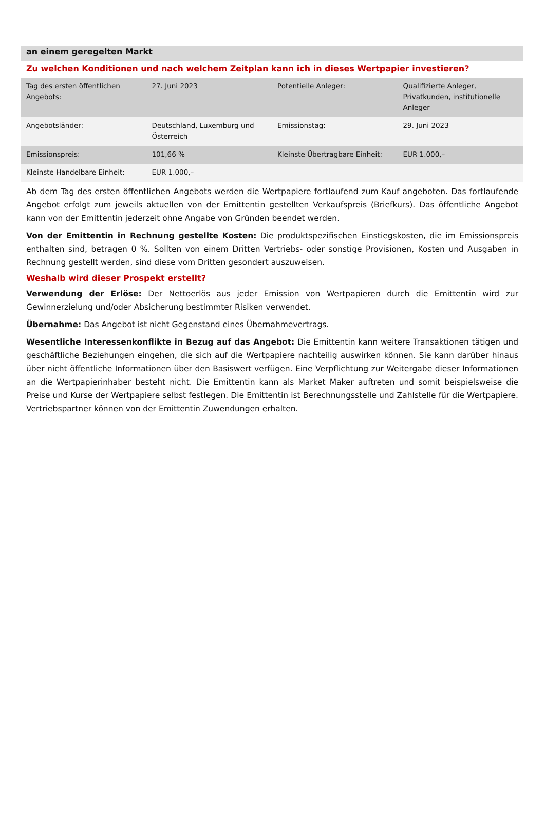an einem geregelten Markt
Zu welchen Konditionen und nach welchem Zeitplan kann ich in dieses Wertpapier investieren?
| Tag des ersten öffentlichen Angebots: | 27. Juni 2023 | Potentielle Anleger: | Qualifizierte Anleger, Privatkunden, institutionelle Anleger |
| Angebotsländer: | Deutschland, Luxemburg und Österreich | Emissionstag: | 29. Juni 2023 |
| Emissionspreis: | 101,66 % | Kleinste Übertragbare Einheit: | EUR 1.000,– |
| Kleinste Handelbare Einheit: | EUR 1.000,– | | |
Ab dem Tag des ersten öffentlichen Angebots werden die Wertpapiere fortlaufend zum Kauf angeboten. Das fortlaufende Angebot erfolgt zum jeweils aktuellen von der Emittentin gestellten Verkaufspreis (Briefkurs). Das öffentliche Angebot kann von der Emittentin jederzeit ohne Angabe von Gründen beendet werden.
Von der Emittentin in Rechnung gestellte Kosten: Die produktspezifischen Einstiegskosten, die im Emissionspreis enthalten sind, betragen 0 %. Sollten von einem Dritten Vertriebs- oder sonstige Provisionen, Kosten und Ausgaben in Rechnung gestellt werden, sind diese vom Dritten gesondert auszuweisen.
Weshalb wird dieser Prospekt erstellt?
Verwendung der Erlöse: Der Nettoerlös aus jeder Emission von Wertpapieren durch die Emittentin wird zur Gewinnerzielung und/oder Absicherung bestimmter Risiken verwendet.
Übernahme: Das Angebot ist nicht Gegenstand eines Übernahmevertrags.
Wesentliche Interessenkonflikte in Bezug auf das Angebot: Die Emittentin kann weitere Transaktionen tätigen und geschäftliche Beziehungen eingehen, die sich auf die Wertpapiere nachteilig auswirken können. Sie kann darüber hinaus über nicht öffentliche Informationen über den Basiswert verfügen. Eine Verpflichtung zur Weitergabe dieser Informationen an die Wertpapierinhaber besteht nicht. Die Emittentin kann als Market Maker auftreten und somit beispielsweise die Preise und Kurse der Wertpapiere selbst festlegen. Die Emittentin ist Berechnungsstelle und Zahlstelle für die Wertpapiere. Vertriebspartner können von der Emittentin Zuwendungen erhalten.